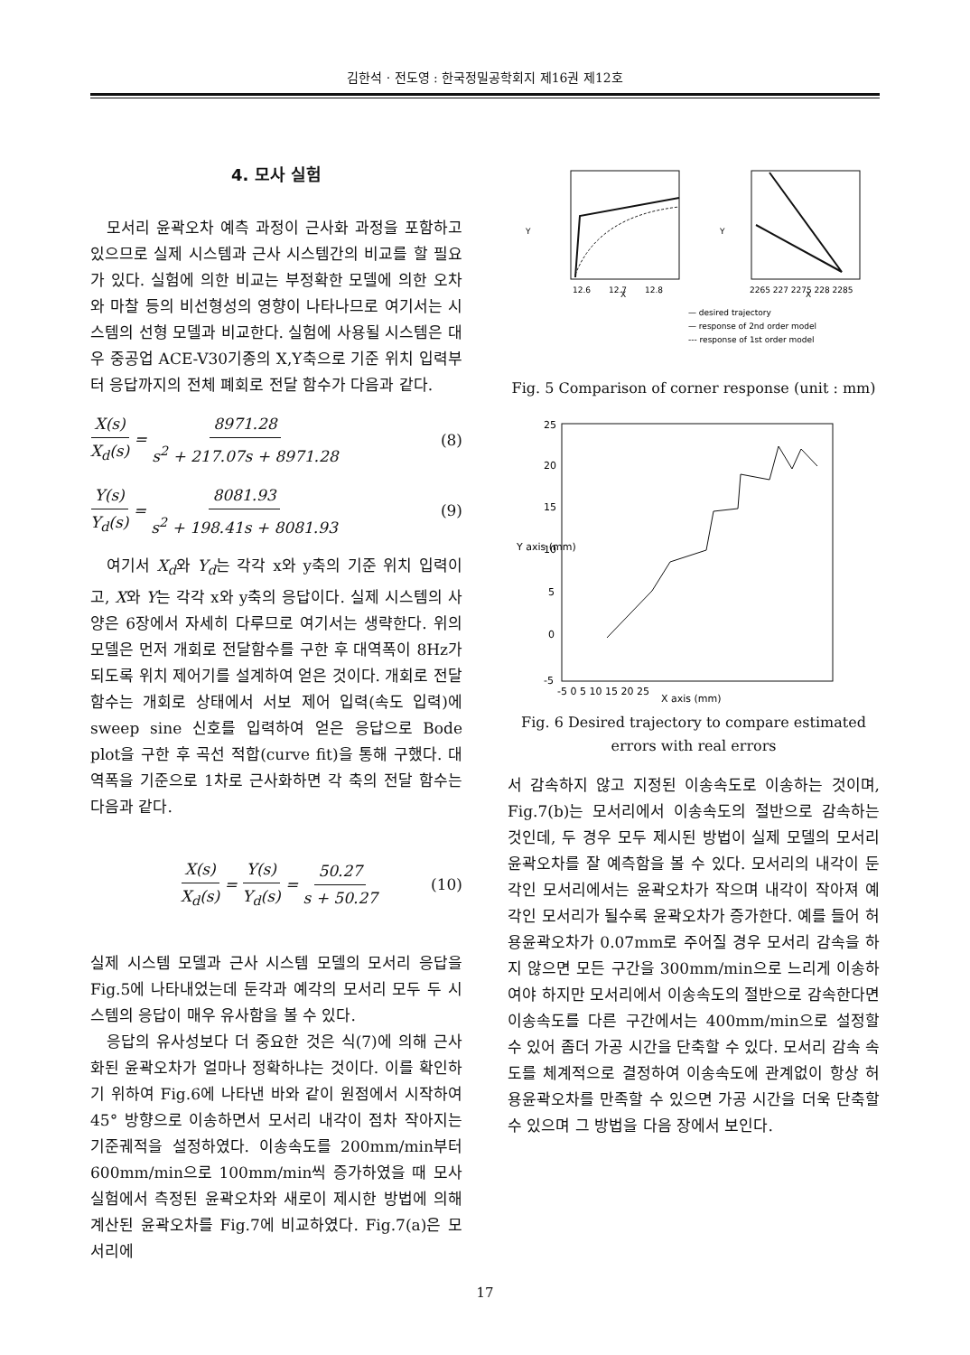김한석 · 전도영 : 한국정밀공학회지 제16권 제12호
4. 모사 실험
모서리 윤곽오차 예측 과정이 근사화 과정을 포함하고 있으므로 실제 시스템과 근사 시스템간의 비교를 할 필요가 있다. 실험에 의한 비교는 부정확한 모델에 의한 오차와 마찰 등의 비선형성의 영향이 나타나므로 여기서는 시스템의 선형 모델과 비교한다. 실험에 사용될 시스템은 대우 중공업 ACE-V30기종의 X,Y축으로 기준 위치 입력부터 응답까지의 전체 폐회로 전달 함수가 다음과 같다.
X(s) X<sub>d</sub>(s) = 8971.28 s<sup>2</sup> + 217.07s + 8971.28 (8)
Y(s) Y<sub>d</sub>(s) = 8081.93 s<sup>2</sup> + 198.41s + 8081.93 (9)
여기서 X<sub>d</sub>와 Y<sub>d</sub>는 각각 x와 y축의 기준 위치 입력이고, X와 Y는 각각 x와 y축의 응답이다. 실제 시스템의 사양은 6장에서 자세히 다루므로 여기서는 생략한다. 위의 모델은 먼저 개회로 전달함수를 구한 후 대역폭이 8Hz가 되도록 위치 제어기를 설계하여 얻은 것이다. 개회로 전달함수는 개회로 상태에서 서보 제어 입력(속도 입력)에 sweep sine 신호를 입력하여 얻은 응답으로 Bode plot을 구한 후 곡선 적합(curve fit)을 통해 구했다. 대역폭을 기준으로 1차로 근사화하면 각 축의 전달 함수는 다음과 같다.
X(s) X<sub>d</sub>(s) = Y(s) Y<sub>d</sub>(s) = 50.27 s + 50.27 (10)
실제 시스템 모델과 근사 시스템 모델의 모서리 응답을 Fig.5에 나타내었는데 둔각과 예각의 모서리 모두 두 시스템의 응답이 매우 유사함을 볼 수 있다.
응답의 유사성보다 더 중요한 것은 식(7)에 의해 근사화된 윤곽오차가 얼마나 정확하냐는 것이다. 이를 확인하기 위하여 Fig.6에 나타낸 바와 같이 원점에서 시작하여 45° 방향으로 이송하면서 모서리 내각이 점차 작아지는 기준궤적을 설정하였다. 이송속도를 200mm/min부터 600mm/min으로 100mm/min씩 증가하였을 때 모사실험에서 측정된 윤곽오차와 새로이 제시한 방법에 의해 계산된 윤곽오차를 Fig.7에 비교하였다. Fig.7(a)은 모서리에
Y
X
12.6
12.7
12.8
Y
X
2265 227 2275 228 2285
— desired trajectory
— response of 2nd order model
--- response of 1st order model
Fig. 5 Comparison of corner response (unit : mm)
-5
0
5
10
15
20
25
-5 0 5 10 15 20 25
X axis (mm)
Y axis (mm)
Fig. 6 Desired trajectory to compare estimated
errors with real errors
서 감속하지 않고 지정된 이송속도로 이송하는 것이며, Fig.7(b)는 모서리에서 이송속도의 절반으로 감속하는 것인데, 두 경우 모두 제시된 방법이 실제 모델의 모서리 윤곽오차를 잘 예측함을 볼 수 있다. 모서리의 내각이 둔각인 모서리에서는 윤곽오차가 작으며 내각이 작아져 예각인 모서리가 될수록 윤곽오차가 증가한다. 예를 들어 허용윤곽오차가 0.07mm로 주어질 경우 모서리 감속을 하지 않으면 모든 구간을 300mm/min으로 느리게 이송하여야 하지만 모서리에서 이송속도의 절반으로 감속한다면 이송속도를 다른 구간에서는 400mm/min으로 설정할 수 있어 좀더 가공 시간을 단축할 수 있다. 모서리 감속 속도를 체계적으로 결정하여 이송속도에 관계없이 항상 허용윤곽오차를 만족할 수 있으면 가공 시간을 더욱 단축할 수 있으며 그 방법을 다음 장에서 보인다.
17